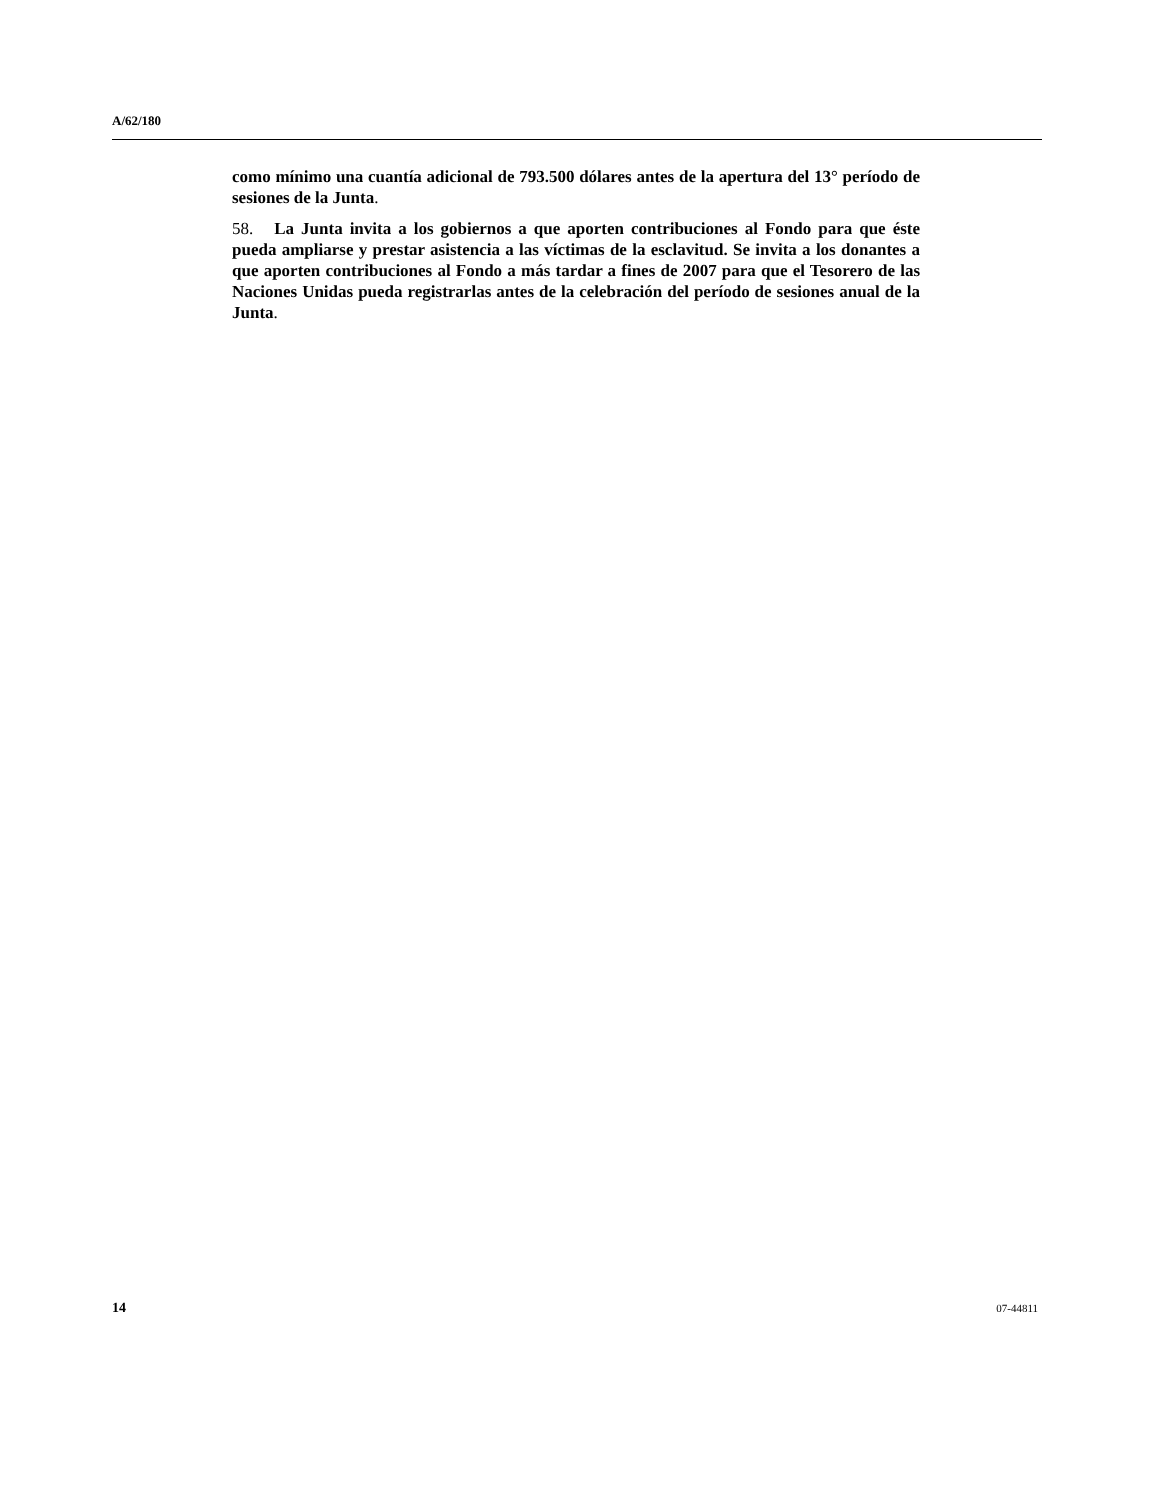A/62/180
como mínimo una cuantía adicional de 793.500 dólares antes de la apertura del 13° período de sesiones de la Junta.
58. La Junta invita a los gobiernos a que aporten contribuciones al Fondo para que éste pueda ampliarse y prestar asistencia a las víctimas de la esclavitud. Se invita a los donantes a que aporten contribuciones al Fondo a más tardar a fines de 2007 para que el Tesorero de las Naciones Unidas pueda registrarlas antes de la celebración del período de sesiones anual de la Junta.
14 07-44811